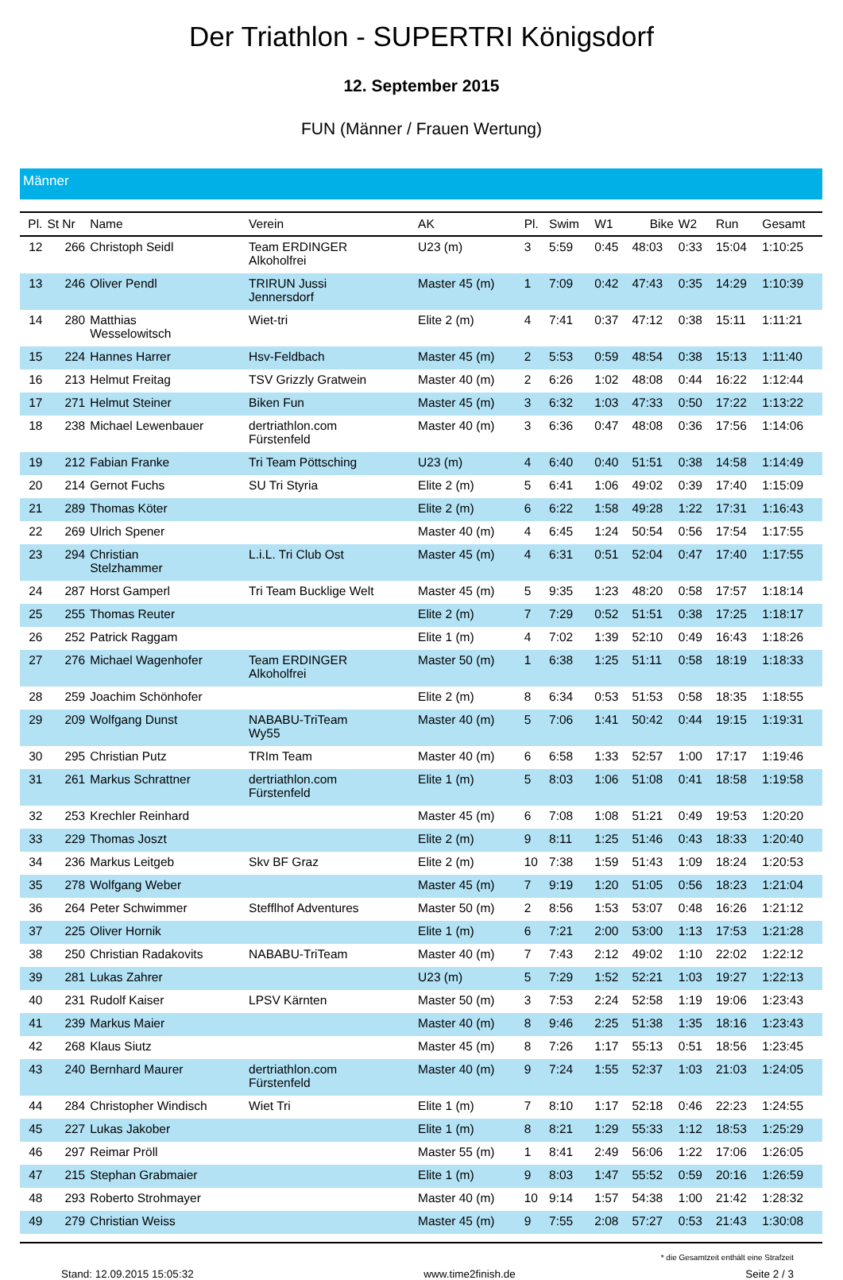Der Triathlon - SUPERTRI Königsdorf
12. September 2015
FUN (Männer / Frauen Wertung)
Männer
| Pl. | St Nr | Name | Verein | AK | Pl. | Swim | W1 | Bike | W2 | Run | Gesamt |
| --- | --- | --- | --- | --- | --- | --- | --- | --- | --- | --- | --- |
| 12 | 266 | Christoph Seidl | Team ERDINGER Alkoholfrei | U23 (m) | 3 | 5:59 | 0:45 | 48:03 | 0:33 | 15:04 | 1:10:25 |
| 13 | 246 | Oliver Pendl | TRIRUN Jussi Jennersdorf | Master 45 (m) | 1 | 7:09 | 0:42 | 47:43 | 0:35 | 14:29 | 1:10:39 |
| 14 | 280 | Matthias Wesselowitsch | Wiet-tri | Elite 2 (m) | 4 | 7:41 | 0:37 | 47:12 | 0:38 | 15:11 | 1:11:21 |
| 15 | 224 | Hannes Harrer | Hsv-Feldbach | Master 45 (m) | 2 | 5:53 | 0:59 | 48:54 | 0:38 | 15:13 | 1:11:40 |
| 16 | 213 | Helmut Freitag | TSV Grizzly Gratwein | Master 40 (m) | 2 | 6:26 | 1:02 | 48:08 | 0:44 | 16:22 | 1:12:44 |
| 17 | 271 | Helmut Steiner | Biken Fun | Master 45 (m) | 3 | 6:32 | 1:03 | 47:33 | 0:50 | 17:22 | 1:13:22 |
| 18 | 238 | Michael Lewenbauer | dertriathlon.com Fürstenfeld | Master 40 (m) | 3 | 6:36 | 0:47 | 48:08 | 0:36 | 17:56 | 1:14:06 |
| 19 | 212 | Fabian Franke | Tri Team Pöttsching | U23 (m) | 4 | 6:40 | 0:40 | 51:51 | 0:38 | 14:58 | 1:14:49 |
| 20 | 214 | Gernot Fuchs | SU Tri Styria | Elite 2 (m) | 5 | 6:41 | 1:06 | 49:02 | 0:39 | 17:40 | 1:15:09 |
| 21 | 289 | Thomas Köter | | Elite 2 (m) | 6 | 6:22 | 1:58 | 49:28 | 1:22 | 17:31 | 1:16:43 |
| 22 | 269 | Ulrich Spener | | Master 40 (m) | 4 | 6:45 | 1:24 | 50:54 | 0:56 | 17:54 | 1:17:55 |
| 23 | 294 | Christian Stelzhammer | L.i.L. Tri Club Ost | Master 45 (m) | 4 | 6:31 | 0:51 | 52:04 | 0:47 | 17:40 | 1:17:55 |
| 24 | 287 | Horst Gamperl | Tri Team Bucklige Welt | Master 45 (m) | 5 | 9:35 | 1:23 | 48:20 | 0:58 | 17:57 | 1:18:14 |
| 25 | 255 | Thomas Reuter | | Elite 2 (m) | 7 | 7:29 | 0:52 | 51:51 | 0:38 | 17:25 | 1:18:17 |
| 26 | 252 | Patrick Raggam | | Elite 1 (m) | 4 | 7:02 | 1:39 | 52:10 | 0:49 | 16:43 | 1:18:26 |
| 27 | 276 | Michael Wagenhofer | Team ERDINGER Alkoholfrei | Master 50 (m) | 1 | 6:38 | 1:25 | 51:11 | 0:58 | 18:19 | 1:18:33 |
| 28 | 259 | Joachim Schönhofer | | Elite 2 (m) | 8 | 6:34 | 0:53 | 51:53 | 0:58 | 18:35 | 1:18:55 |
| 29 | 209 | Wolfgang Dunst | NABABU-TriTeam Wy55 | Master 40 (m) | 5 | 7:06 | 1:41 | 50:42 | 0:44 | 19:15 | 1:19:31 |
| 30 | 295 | Christian Putz | TRIm Team | Master 40 (m) | 6 | 6:58 | 1:33 | 52:57 | 1:00 | 17:17 | 1:19:46 |
| 31 | 261 | Markus Schrattner | dertriathlon.com Fürstenfeld | Elite 1 (m) | 5 | 8:03 | 1:06 | 51:08 | 0:41 | 18:58 | 1:19:58 |
| 32 | 253 | Krechler Reinhard | | Master 45 (m) | 6 | 7:08 | 1:08 | 51:21 | 0:49 | 19:53 | 1:20:20 |
| 33 | 229 | Thomas Joszt | | Elite 2 (m) | 9 | 8:11 | 1:25 | 51:46 | 0:43 | 18:33 | 1:20:40 |
| 34 | 236 | Markus Leitgeb | Skv BF Graz | Elite 2 (m) | 10 | 7:38 | 1:59 | 51:43 | 1:09 | 18:24 | 1:20:53 |
| 35 | 278 | Wolfgang Weber | | Master 45 (m) | 7 | 9:19 | 1:20 | 51:05 | 0:56 | 18:23 | 1:21:04 |
| 36 | 264 | Peter Schwimmer | Stefflhof Adventures | Master 50 (m) | 2 | 8:56 | 1:53 | 53:07 | 0:48 | 16:26 | 1:21:12 |
| 37 | 225 | Oliver Hornik | | Elite 1 (m) | 6 | 7:21 | 2:00 | 53:00 | 1:13 | 17:53 | 1:21:28 |
| 38 | 250 | Christian Radakovits | NABABU-TriTeam | Master 40 (m) | 7 | 7:43 | 2:12 | 49:02 | 1:10 | 22:02 | 1:22:12 |
| 39 | 281 | Lukas Zahrer | | U23 (m) | 5 | 7:29 | 1:52 | 52:21 | 1:03 | 19:27 | 1:22:13 |
| 40 | 231 | Rudolf Kaiser | LPSV Kärnten | Master 50 (m) | 3 | 7:53 | 2:24 | 52:58 | 1:19 | 19:06 | 1:23:43 |
| 41 | 239 | Markus Maier | | Master 40 (m) | 8 | 9:46 | 2:25 | 51:38 | 1:35 | 18:16 | 1:23:43 |
| 42 | 268 | Klaus Siutz | | Master 45 (m) | 8 | 7:26 | 1:17 | 55:13 | 0:51 | 18:56 | 1:23:45 |
| 43 | 240 | Bernhard Maurer | dertriathlon.com Fürstenfeld | Master 40 (m) | 9 | 7:24 | 1:55 | 52:37 | 1:03 | 21:03 | 1:24:05 |
| 44 | 284 | Christopher Windisch | Wiet Tri | Elite 1 (m) | 7 | 8:10 | 1:17 | 52:18 | 0:46 | 22:23 | 1:24:55 |
| 45 | 227 | Lukas Jakober | | Elite 1 (m) | 8 | 8:21 | 1:29 | 55:33 | 1:12 | 18:53 | 1:25:29 |
| 46 | 297 | Reimar Pröll | | Master 55 (m) | 1 | 8:41 | 2:49 | 56:06 | 1:22 | 17:06 | 1:26:05 |
| 47 | 215 | Stephan Grabmaier | | Elite 1 (m) | 9 | 8:03 | 1:47 | 55:52 | 0:59 | 20:16 | 1:26:59 |
| 48 | 293 | Roberto Strohmayer | | Master 40 (m) | 10 | 9:14 | 1:57 | 54:38 | 1:00 | 21:42 | 1:28:32 |
| 49 | 279 | Christian Weiss | | Master 45 (m) | 9 | 7:55 | 2:08 | 57:27 | 0:53 | 21:43 | 1:30:08 |
* die Gesamtzeit enthält eine Strafzeit
Stand: 12.09.2015 15:05:32 www.time2finish.de Seite 2 / 3